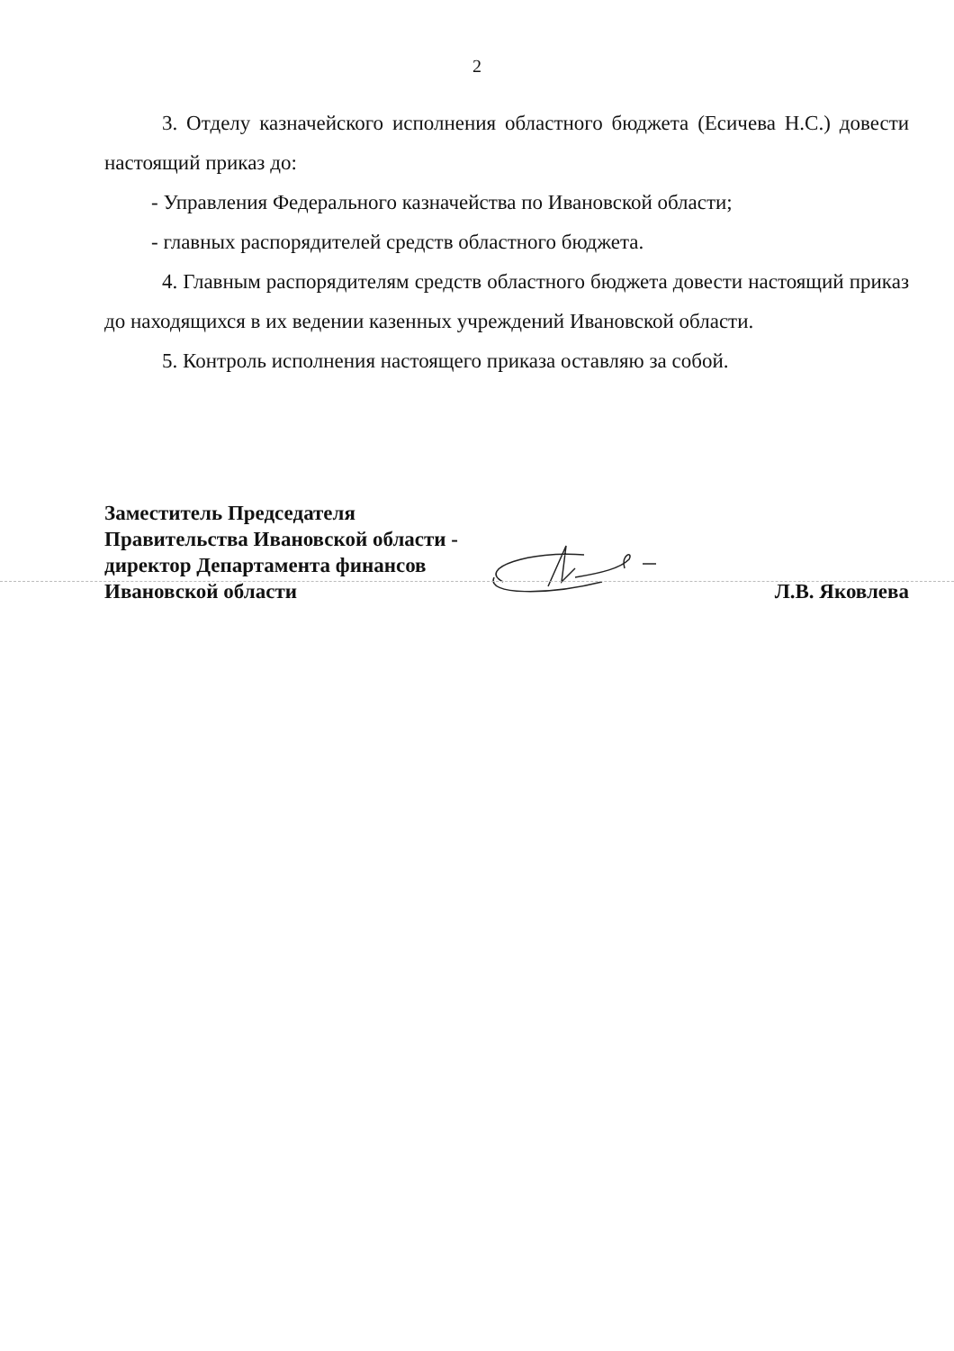2
3. Отделу казначейского исполнения областного бюджета (Есичева Н.С.) довести настоящий приказ до:
- Управления Федерального казначейства по Ивановской области;
- главных распорядителей средств областного бюджета.
4. Главным распорядителям средств областного бюджета довести настоящий приказ до находящихся в их ведении казенных учреждений Ивановской области.
5. Контроль исполнения настоящего приказа оставляю за собой.
Заместитель Председателя
Правительства Ивановской области -
директор Департамента финансов
Ивановской области
Л.В. Яковлева